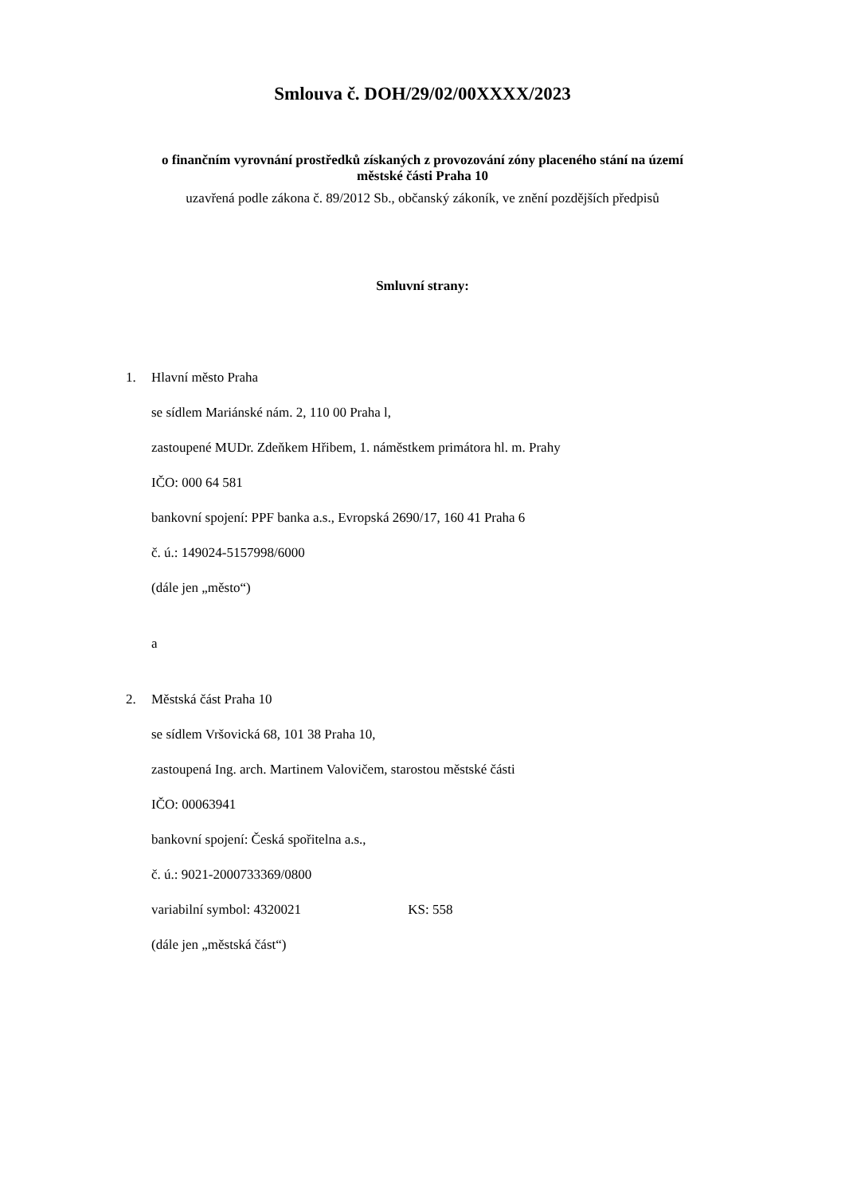Smlouva č. DOH/29/02/00XXXX/2023
o finančním vyrovnání prostředků získaných z provozování zóny placeného stání na území
městské části Praha 10
uzavřená podle zákona č. 89/2012 Sb., občanský zákoník, ve znění pozdějších předpisů
Smluvní strany:
1. Hlavní město Praha
se sídlem Mariánské nám. 2, 110 00 Praha l,
zastoupené MUDr. Zdeňkem Hřibem, 1. náměstkem primátora hl. m. Prahy
IČO: 000 64 581
bankovní spojení: PPF banka a.s., Evropská 2690/17, 160 41 Praha 6
č. ú.: 149024-5157998/6000
(dále jen „město“)
a
2. Městská část Praha 10
se sídlem Vršovická 68, 101 38 Praha 10,
zastoupená Ing. arch. Martinem Valovičem, starostou městské části
IČO: 00063941
bankovní spojení: Česká spořitelna a.s.,
č. ú.: 9021-2000733369/0800
variabilní symbol: 4320021 KS: 558
(dále jen „městská část“)